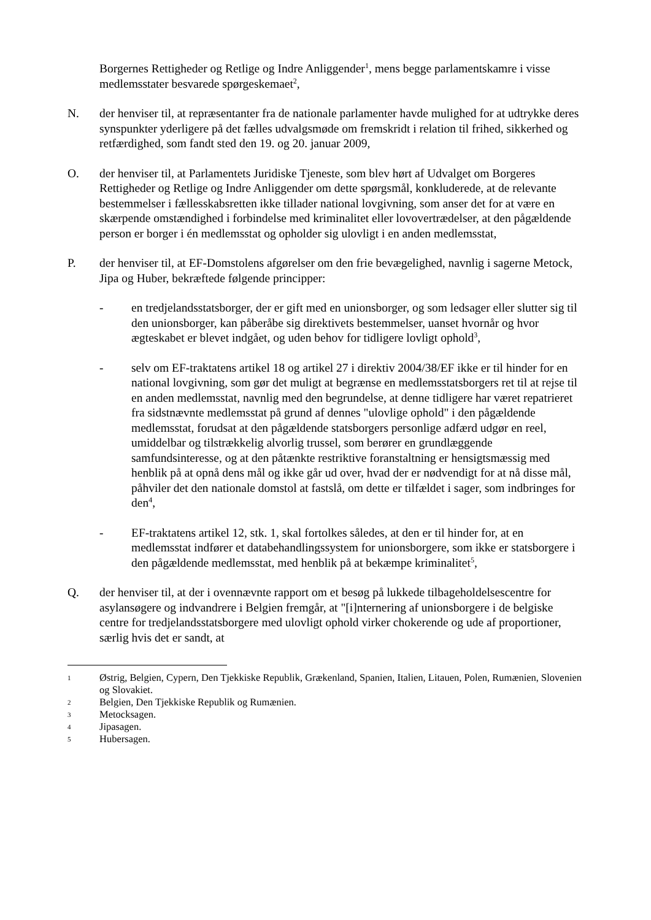Borgernes Rettigheder og Retlige og Indre Anliggender<sup>1</sup>, mens begge parlamentskamre i visse medlemsstater besvarede spørgeskemaet<sup>2</sup>,
N. der henviser til, at repræsentanter fra de nationale parlamenter havde mulighed for at udtrykke deres synspunkter yderligere på det fælles udvalgsmøde om fremskridt i relation til frihed, sikkerhed og retfærdighed, som fandt sted den 19. og 20. januar 2009,
O. der henviser til, at Parlamentets Juridiske Tjeneste, som blev hørt af Udvalget om Borgeres Rettigheder og Retlige og Indre Anliggender om dette spørgsmål, konkluderede, at de relevante bestemmelser i fællesskabsretten ikke tillader national lovgivning, som anser det for at være en skærpende omstændighed i forbindelse med kriminalitet eller lovovertrædelser, at den pågældende person er borger i én medlemsstat og opholder sig ulovligt i en anden medlemsstat,
P. der henviser til, at EF-Domstolens afgørelser om den frie bevægelighed, navnlig i sagerne Metock, Jipa og Huber, bekræftede følgende principper:
- en tredjelandsstatsborger, der er gift med en unionsborger, og som ledsager eller slutter sig til den unionsborger, kan påberåbe sig direktivets bestemmelser, uanset hvornår og hvor ægteskabet er blevet indgået, og uden behov for tidligere lovligt ophold<sup>3</sup>,
- selv om EF-traktatens artikel 18 og artikel 27 i direktiv 2004/38/EF ikke er til hinder for en national lovgivning, som gør det muligt at begrænse en medlemsstatsborgers ret til at rejse til en anden medlemsstat, navnlig med den begrundelse, at denne tidligere har været repatrieret fra sidstnævnte medlemsstat på grund af dennes "ulovlige ophold" i den pågældende medlemsstat, forudsat at den pågældende statsborgers personlige adfærd udgør en reel, umiddelbar og tilstrækkelig alvorlig trussel, som berører en grundlæggende samfundsinteresse, og at den påtænkte restriktive foranstaltning er hensigtsmæssig med henblik på at opnå dens mål og ikke går ud over, hvad der er nødvendigt for at nå disse mål, påhviler det den nationale domstol at fastslå, om dette er tilfældet i sager, som indbringes for den<sup>4</sup>,
- EF-traktatens artikel 12, stk. 1, skal fortolkes således, at den er til hinder for, at en medlemsstat indfører et databehandlingssystem for unionsborgere, som ikke er statsborgere i den pågældende medlemsstat, med henblik på at bekæmpe kriminalitet<sup>5</sup>,
Q. der henviser til, at der i ovennævnte rapport om et besøg på lukkede tilbageholdelsescentre for asylansøgere og indvandrere i Belgien fremgår, at "[i]nternering af unionsborgere i de belgiske centre for tredjelandsstatsborgere med ulovligt ophold virker chokerende og ude af proportioner, særlig hvis det er sandt, at
1
Østrig, Belgien, Cypern, Den Tjekkiske Republik, Grækenland, Spanien, Italien, Litauen, Polen, Rumænien, Slovenien og Slovakiet.
2
Belgien, Den Tjekkiske Republik og Rumænien.
3
Metocksagen.
4
Jipasagen.
5
Hubersagen.